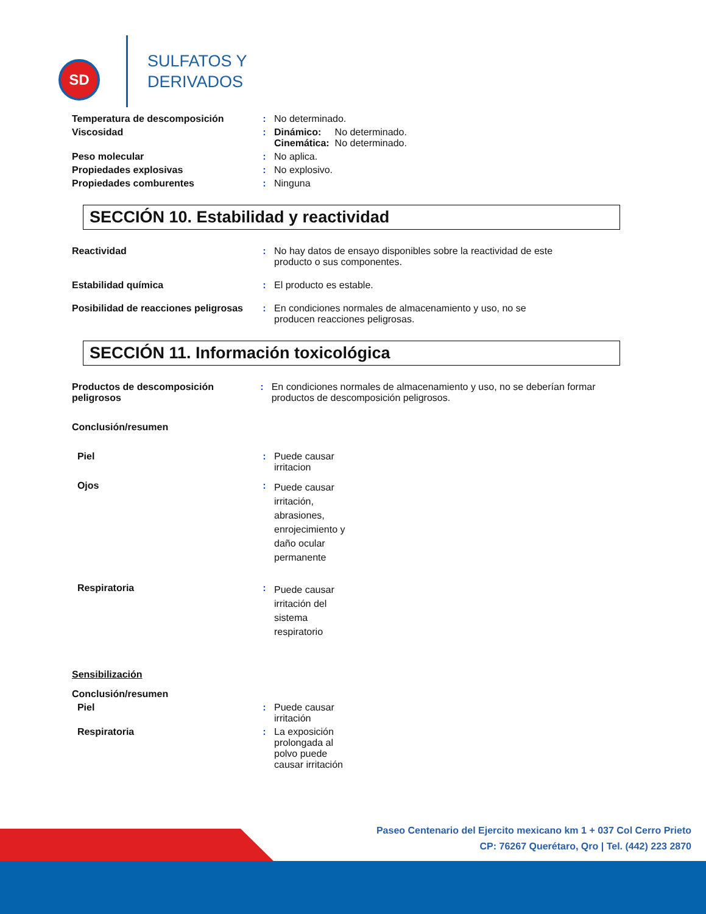SD
SULFATOS Y
DERIVADOS
Temperatura de descomposición : No determinado.
Viscosidad : Dinámico: No determinado.
Cinemática: No determinado.
Peso molecular : No aplica.
Propiedades explosivas : No explosivo.
Propiedades comburentes : Ninguna
SECCIÓN 10. Estabilidad y reactividad
Reactividad : No hay datos de ensayo disponibles sobre la reactividad de este producto o sus componentes.
Estabilidad química : El producto es estable.
Posibilidad de reacciones peligrosas
: En condiciones normales de almacenamiento y uso, no se producen reacciones peligrosas.
SECCIÓN 11. Información toxicológica
Productos de descomposición peligrosos
: En condiciones normales de almacenamiento y uso, no se deberían formar productos de descomposición peligrosos.
Conclusión/resumen
Piel : Puede causar irritacion
Ojos :
Puede causar irritación, abrasiones, enrojecimiento y daño ocular permanente
Respiratoria :
Puede causar irritación del sistema respiratorio
Sensibilización
Conclusión/resumen
Piel : Puede causar irritación
Respiratoria : La exposición prolongada al polvo puede causar irritación
Paseo Centenario del Ejercito mexicano km 1 + 037 Col Cerro Prieto
CP: 76267 Querétaro, Qro | Tel. (442) 223 2870